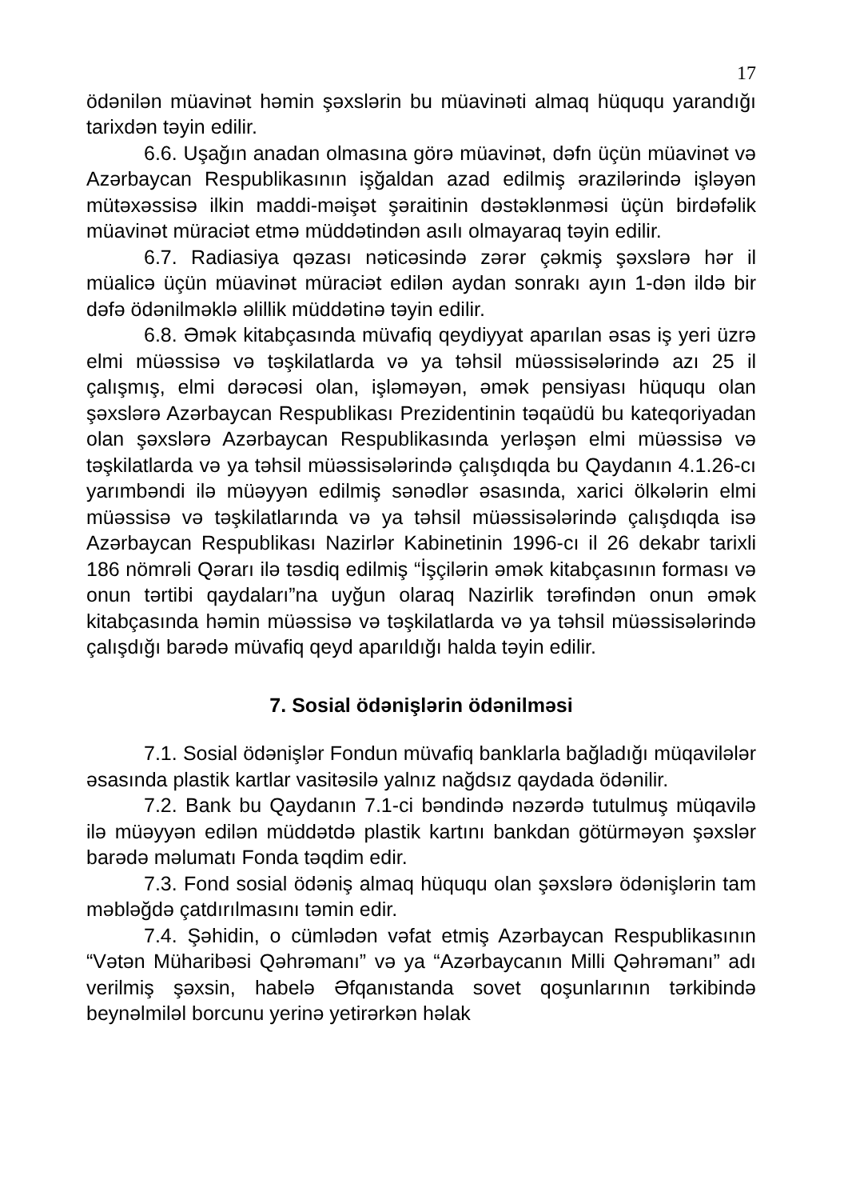17
ödənilən müavinət həmin şəxslərin bu müavinəti almaq hüququ yarandığı tarixdən təyin edilir.
6.6. Uşağın anadan olmasına görə müavinət, dəfn üçün müavinət və Azərbaycan Respublikasının işğaldan azad edilmiş ərazilərində işləyən mütəxəssisə ilkin maddi-məişət şəraitinin dəstəklənməsi üçün birdəfəlik müavinət müraciət etmə müddətindən asılı olmayaraq təyin edilir.
6.7. Radiasiya qəzası nəticəsində zərər çəkmiş şəxslərə hər il müalicə üçün müavinət müraciət edilən aydan sonrakı ayın 1-dən ildə bir dəfə ödənilməklə əlillik müddətinə təyin edilir.
6.8. Əmək kitabçasında müvafiq qeydiyyat aparılan əsas iş yeri üzrə elmi müəssisə və təşkilatlarda və ya təhsil müəssisələrində azı 25 il çalışmış, elmi dərəcəsi olan, işləməyən, əmək pensiyası hüququ olan şəxslərə Azərbaycan Respublikası Prezidentinin təqaüdü bu kateqoriyadan olan şəxslərə Azərbaycan Respublikasında yerləşən elmi müəssisə və təşkilatlarda və ya təhsil müəssisələrində çalışdıqda bu Qaydanın 4.1.26-cı yarımbəndi ilə müəyyən edilmiş sənədlər əsasında, xarici ölkələrin elmi müəssisə və təşkilatlarında və ya təhsil müəssisələrində çalışdıqda isə Azərbaycan Respublikası Nazirlər Kabinetinin 1996-cı il 26 dekabr tarixli 186 nömrəli Qərarı ilə təsdiq edilmiş “İşçilərin əmək kitabçasının forması və onun tərtibi qaydaları”na uyğun olaraq Nazirlik tərəfindən onun əmək kitabçasında həmin müəssisə və təşkilatlarda və ya təhsil müəssisələrində çalışdığı barədə müvafiq qeyd aparıldığı halda təyin edilir.
7. Sosial ödənişlərin ödənilməsi
7.1. Sosial ödənişlər Fondun müvafiq banklarla bağladığı müqavilələr əsasında plastik kartlar vasitəsilə yalnız nağdsız qaydada ödənilir.
7.2. Bank bu Qaydanın 7.1-ci bəndində nəzərdə tutulmuş müqavilə ilə müəyyən edilən müddətdə plastik kartını bankdan götürməyən şəxslər barədə məlumatı Fonda təqdim edir.
7.3. Fond sosial ödəniş almaq hüququ olan şəxslərə ödənişlərin tam məbləğdə çatdırılmasını təmin edir.
7.4. Şəhidin, o cümlədən vəfat etmiş Azərbaycan Respublikasının “Vətən Müharibəsi Qəhrəmanı” və ya “Azərbaycanın Milli Qəhrəmanı” adı verilmiş şəxsin, habelə Əfqanıstanda sovet qoşunlarının tərkibində beynəlmiləl borcunu yerinə yetirərkən həlak